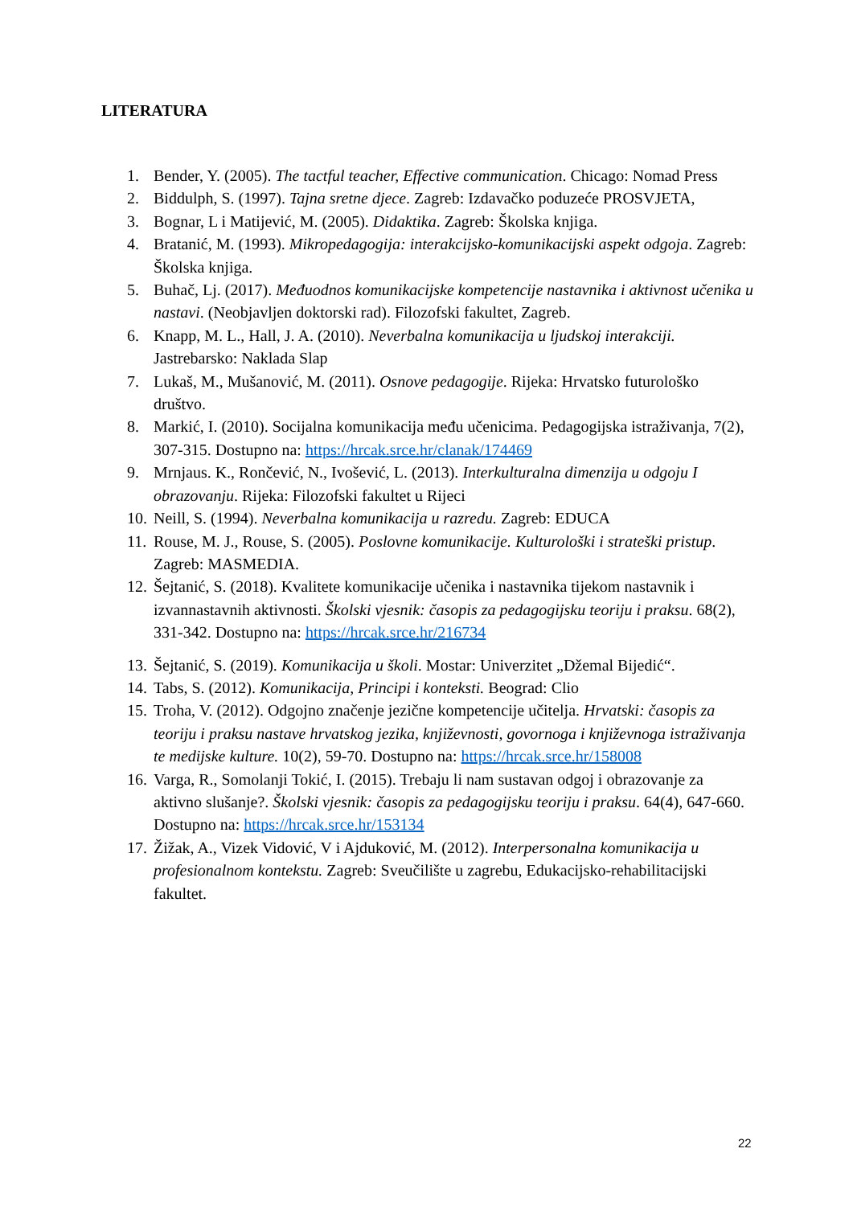LITERATURA
1. Bender, Y. (2005). The tactful teacher, Effective communication. Chicago: Nomad Press
2. Biddulph, S. (1997). Tajna sretne djece. Zagreb: Izdavačko poduzeće PROSVJETA,
3. Bognar, L i Matijević, M. (2005). Didaktika. Zagreb: Školska knjiga.
4. Bratanić, M. (1993). Mikropedagogija: interakcijsko-komunikacijski aspekt odgoja. Zagreb: Školska knjiga.
5. Buhač, Lj. (2017). Međuodnos komunikacijske kompetencije nastavnika i aktivnost učenika u nastavi. (Neobjavljen doktorski rad). Filozofski fakultet, Zagreb.
6. Knapp, M. L., Hall, J. A. (2010). Neverbalna komunikacija u ljudskoj interakciji. Jastrebarsko: Naklada Slap
7. Lukaš, M., Mušanović, M. (2011). Osnove pedagogije. Rijeka: Hrvatsko futurološko društvo.
8. Markić, I. (2010). Socijalna komunikacija među učenicima. Pedagogijska istraživanja, 7(2), 307-315. Dostupno na: https://hrcak.srce.hr/clanak/174469
9. Mrnjaus. K., Rončević, N., Ivošević, L. (2013). Interkulturalna dimenzija u odgoju I obrazovanju. Rijeka: Filozofski fakultet u Rijeci
10. Neill, S. (1994). Neverbalna komunikacija u razredu. Zagreb: EDUCA
11. Rouse, M. J., Rouse, S. (2005). Poslovne komunikacije. Kulturološki i strateški pristup. Zagreb: MASMEDIA.
12. Šejtanić, S. (2018). Kvalitete komunikacije učenika i nastavnika tijekom nastavnik i izvannastavnih aktivnosti. Školski vjesnik: časopis za pedagogijsku teoriju i praksu. 68(2), 331-342. Dostupno na: https://hrcak.srce.hr/216734
13. Šejtanić, S. (2019). Komunikacija u školi. Mostar: Univerzitet „Džemal Bijedić“.
14. Tabs, S. (2012). Komunikacija, Principi i konteksti. Beograd: Clio
15. Troha, V. (2012). Odgojno značenje jezične kompetencije učitelja. Hrvatski: časopis za teoriju i praksu nastave hrvatskog jezika, književnosti, govornoga i književnoga istraživanja te medijske kulture. 10(2), 59-70. Dostupno na: https://hrcak.srce.hr/158008
16. Varga, R., Somolanji Tokić, I. (2015). Trebaju li nam sustavan odgoj i obrazovanje za aktivno slušanje?. Školski vjesnik: časopis za pedagogijsku teoriju i praksu. 64(4), 647-660. Dostupno na: https://hrcak.srce.hr/153134
17. Žižak, A., Vizek Vidović, V i Ajduković, M. (2012). Interpersonalna komunikacija u profesionalnom kontekstu. Zagreb: Sveučilište u zagrebu, Edukacijsko-rehabilitacijski fakultet.
22